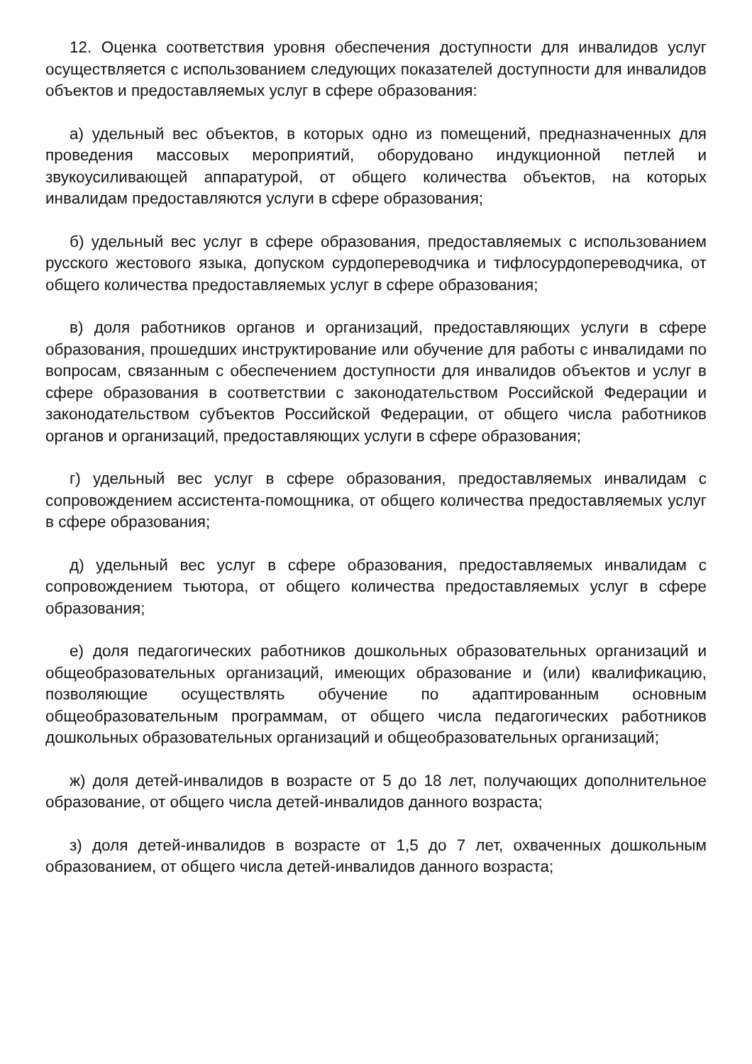12. Оценка соответствия уровня обеспечения доступности для инвалидов услуг осуществляется с использованием следующих показателей доступности для инвалидов объектов и предоставляемых услуг в сфере образования:
а) удельный вес объектов, в которых одно из помещений, предназначенных для проведения массовых мероприятий, оборудовано индукционной петлей и звукоусиливающей аппаратурой, от общего количества объектов, на которых инвалидам предоставляются услуги в сфере образования;
б) удельный вес услуг в сфере образования, предоставляемых с использованием русского жестового языка, допуском сурдопереводчика и тифлосурдопереводчика, от общего количества предоставляемых услуг в сфере образования;
в) доля работников органов и организаций, предоставляющих услуги в сфере образования, прошедших инструктирование или обучение для работы с инвалидами по вопросам, связанным с обеспечением доступности для инвалидов объектов и услуг в сфере образования в соответствии с законодательством Российской Федерации и законодательством субъектов Российской Федерации, от общего числа работников органов и организаций, предоставляющих услуги в сфере образования;
г) удельный вес услуг в сфере образования, предоставляемых инвалидам с сопровождением ассистента-помощника, от общего количества предоставляемых услуг в сфере образования;
д) удельный вес услуг в сфере образования, предоставляемых инвалидам с сопровождением тьютора, от общего количества предоставляемых услуг в сфере образования;
е) доля педагогических работников дошкольных образовательных организаций и общеобразовательных организаций, имеющих образование и (или) квалификацию, позволяющие осуществлять обучение по адаптированным основным общеобразовательным программам, от общего числа педагогических работников дошкольных образовательных организаций и общеобразовательных организаций;
ж) доля детей-инвалидов в возрасте от 5 до 18 лет, получающих дополнительное образование, от общего числа детей-инвалидов данного возраста;
з) доля детей-инвалидов в возрасте от 1,5 до 7 лет, охваченных дошкольным образованием, от общего числа детей-инвалидов данного возраста;